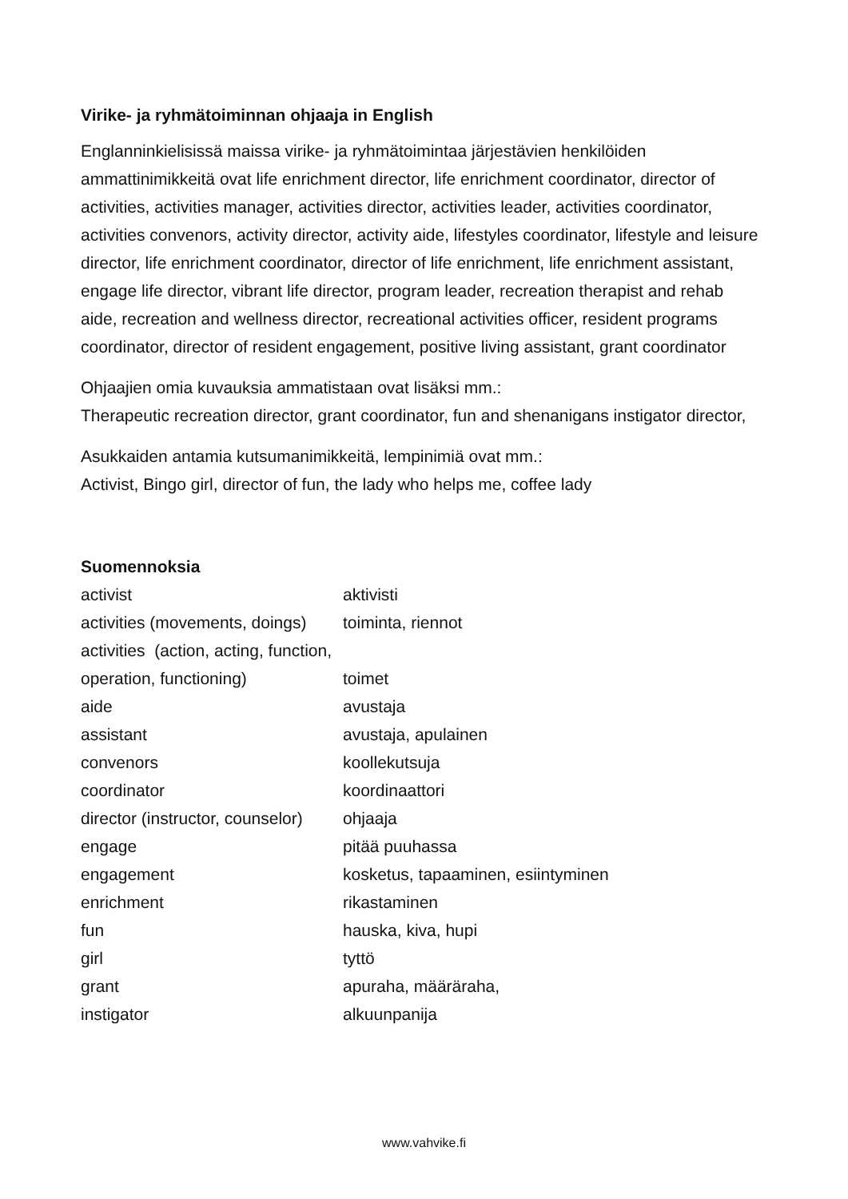Virike- ja ryhmätoiminnan ohjaaja in English
Englanninkielisissä maissa virike- ja ryhmätoimintaa järjestävien henkilöiden ammattinimikkeitä ovat life enrichment director, life enrichment coordinator, director of activities, activities manager, activities director, activities leader, activities coordinator, activities convenors, activity director, activity aide, lifestyles coordinator, lifestyle and leisure director, life enrichment coordinator, director of life enrichment, life enrichment assistant, engage life director, vibrant life director, program leader, recreation therapist and rehab aide, recreation and wellness director, recreational activities officer, resident programs coordinator, director of resident engagement, positive living assistant, grant coordinator
Ohjaajien omia kuvauksia ammatistaan ovat lisäksi mm.:
Therapeutic recreation director, grant coordinator, fun and shenanigans instigator director,
Asukkaiden antamia kutsumanimikkeitä, lempinimiä ovat mm.:
Activist, Bingo girl, director of fun, the lady who helps me, coffee lady
Suomennoksia
| activist | aktivisti |
| activities (movements, doings) | toiminta, riennot |
| activities (action, acting, function, | |
| operation, functioning) | toimet |
| aide | avustaja |
| assistant | avustaja, apulainen |
| convenors | koollekutsuja |
| coordinator | koordinaattori |
| director (instructor, counselor) | ohjaaja |
| engage | pitää puuhassa |
| engagement | kosketus, tapaaminen, esiintyminen |
| enrichment | rikastaminen |
| fun | hauska, kiva, hupi |
| girl | tyttö |
| grant | apuraha, määräraha, |
| instigator | alkuunpanija |
www.vahvike.fi